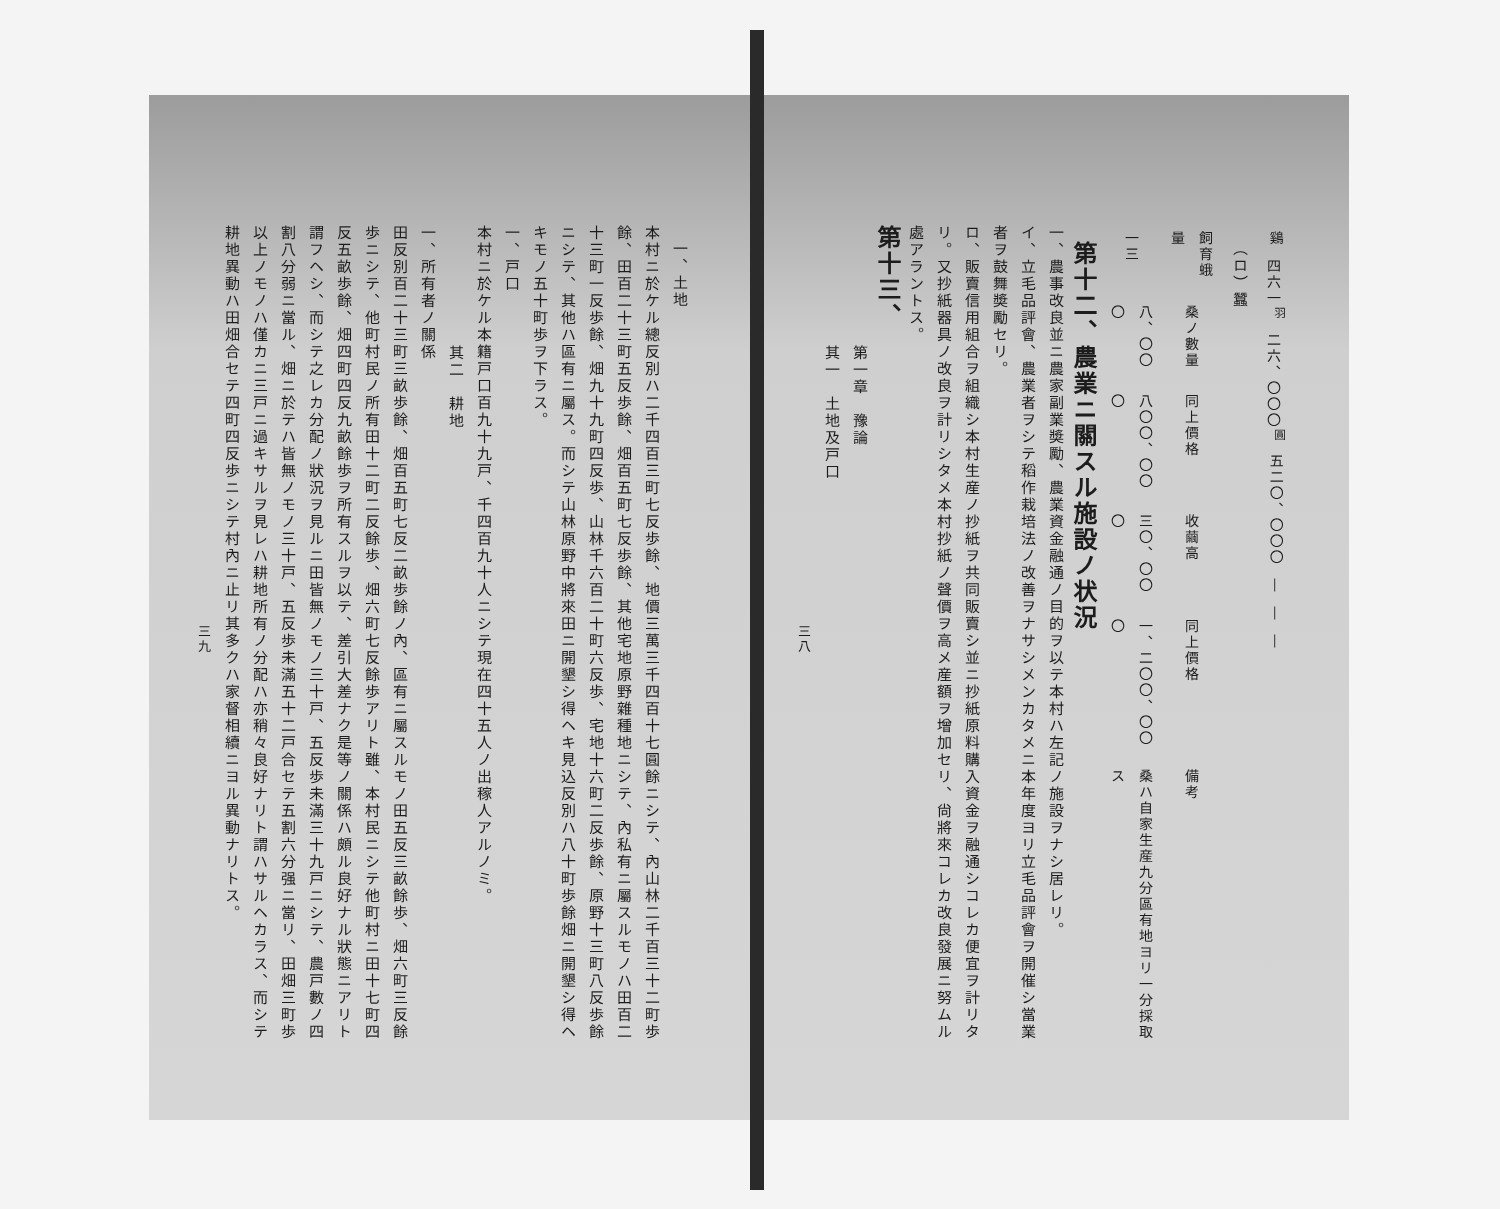| 鷄 | 四六一<sup>羽</sup> | 二六、〇〇〇<sup>圓</sup> | 五二〇、〇〇〇 | — | — | — |
（ロ）蠶
| 飼育蛾量 | 桑ノ數量 | 同上價格 | 收繭高 | 同上價格 | 備考 |
| --- | --- | --- | --- | --- | --- |
| 一三 | 八、〇〇〇 | 八〇〇、〇〇〇 | 三〇、〇〇〇 | 一、二〇〇、〇〇〇 | 桑ハ自家生産九分區有地ヨリ一分採取ス |
第十二、農業ニ關スル施設ノ状況
一、農事改良並ニ農家副業奬勵、農業資金融通ノ目的ヲ以テ本村ハ左記ノ施設ヲナシ居レリ。
イ、立毛品評會、農業者ヲシテ稻作栽培法ノ改善ヲナサシメンカタメニ本年度ヨリ立毛品評會ヲ開催シ當業者ヲ鼓舞奬勵セリ。
ロ、販賣信用組合ヲ組織シ本村生産ノ抄紙ヲ共同販賣シ並ニ抄紙原料購入資金ヲ融通シコレカ便宜ヲ計リタリ。又抄紙器具ノ改良ヲ計リシタメ本村抄紙ノ聲價ヲ高メ産額ヲ增加セリ、尙將來コレカ改良發展ニ努ムル處アラントス。
第十三、
第一章　豫論
其一　土地及戸口
三八
一、土地
本村ニ於ケル總反別ハ二千四百三町七反歩餘、地價三萬三千四百十七圓餘ニシテ、內山林二千百三十二町歩餘、田百二十三町五反歩餘、畑百五町七反歩餘、其他宅地原野雜種地ニシテ、內私有ニ屬スルモノハ田百二十三町一反歩餘、畑九十九町四反歩、山林千六百二十町六反歩、宅地十六町二反歩餘、原野十三町八反歩餘ニシテ、其他ハ區有ニ屬ス。而シテ山林原野中將來田ニ開墾シ得ヘキ見込反別ハ八十町歩餘畑ニ開墾シ得ヘキモノ五十町歩ヲ下ラス。
一、戸口
本村ニ於ケル本籍戸口百九十九戸、千四百九十人ニシテ現在四十五人ノ出稼人アルノミ。
其二　耕地
一、所有者ノ關係
田反別百二十三町三畝歩餘、畑百五町七反二畝歩餘ノ內、區有ニ屬スルモノ田五反三畝餘歩、畑六町三反餘歩ニシテ、他町村民ノ所有田十二町二反餘歩、畑六町七反餘歩アリト雖、本村民ニシテ他町村ニ田十七町四反五畝歩餘、畑四町四反九畝餘歩ヲ所有スルヲ以テ、差引大差ナク是等ノ關係ハ頗ル良好ナル狀態ニアリト謂フヘシ、而シテ之レカ分配ノ狀況ヲ見ルニ田皆無ノモノ三十戸、五反歩未滿三十九戸ニシテ、農戸數ノ四割八分弱ニ當ル、畑ニ於テハ皆無ノモノ三十戸、五反歩未滿五十二戸合セテ五割六分强ニ當リ、田畑三町歩以上ノモノハ僅カニ三戸ニ過キサルヲ見レハ耕地所有ノ分配ハ亦稍々良好ナリト謂ハサルヘカラス、而シテ耕地異動ハ田畑合セテ四町四反歩ニシテ村內ニ止リ其多クハ家督相續ニヨル異動ナリトス。
三九